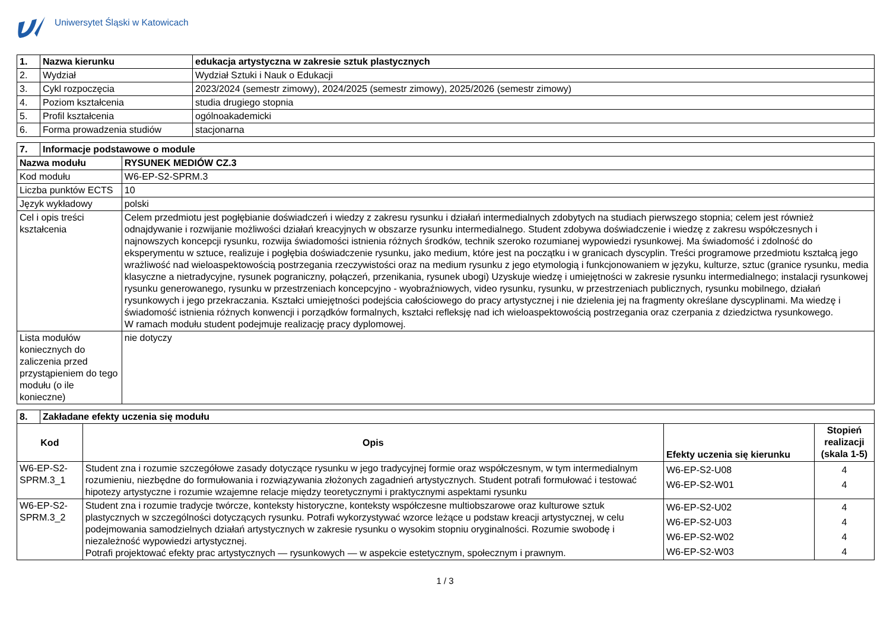Uniwersytet Śląski w Katowicach
| 1. | Nazwa kierunku | edukacja artystyczna w zakresie sztuk plastycznych |
| --- | --- | --- |
| 2. | Wydział | Wydział Sztuki i Nauk o Edukacji |
| 3. | Cykl rozpoczęcia | 2023/2024 (semestr zimowy), 2024/2025 (semestr zimowy), 2025/2026 (semestr zimowy) |
| 4. | Poziom kształcenia | studia drugiego stopnia |
| 5. | Profil kształcenia | ogólnoakademicki |
| 6. | Forma prowadzenia studiów | stacjonarna |
| 7. | Informacje podstawowe o module | |
| --- | --- | --- |
| Nazwa modułu | | RYSUNEK MEDIÓW CZ.3 |
| Kod modułu | | W6-EP-S2-SPRM.3 |
| Liczba punktów ECTS | | 10 |
| Język wykładowy | | polski |
| Cel i opis treści kształcenia | | Celem przedmiotu jest pogłębianie doświadczeń i wiedzy z zakresu rysunku i działań intermedialnych zdobytych na studiach pierwszego stopnia; celem jest również odnajdywanie i rozwijanie możliwości działań kreacyjnych w obszarze rysunku intermedialnego. Student zdobywa doświadczenie i wiedzę z zakresu współczesnych i najnowszych koncepcji rysunku, rozwija świadomości istnienia różnych środków, technik szeroko rozumianej wypowiedzi rysunkowej. Ma świadomość i zdolność do eksperymentu w sztuce, realizuje i pogłębia doświadczenie rysunku, jako medium, które jest na początku i w granicach dyscyplin. Treści programowe przedmiotu kształcą jego wrażliwość nad wieloaspektowością postrzegania rzeczywistości oraz na medium rysunku z jego etymologią i funkcjonowaniem w języku, kulturze, sztuc (granice rysunku, media klasyczne a nietradycyjne, rysunek pograniczny, połączeń, przenikania, rysunek ubogi) Uzyskuje wiedzę i umiejętności w zakresie rysunku intermedialnego; instalacji rysunkowej rysunku generowanego, rysunku w przestrzeniach koncepcyjno - wyobraźniowych, video rysunku, rysunku, w przestrzeniach publicznych, rysunku mobilnego, działań rysunkowych i jego przekraczania. Kształci umiejętności podejścia całościowego do pracy artystycznej i nie dzielenia jej na fragmenty określane dyscyplinami. Ma wiedzę i świadomość istnienia różnych konwencji i porządków formalnych, kształci refleksję nad ich wieloaspektowością postrzegania oraz czerpania z dziedzictwa rysunkowego. W ramach modułu student podejmuje realizację pracy dyplomowej. |
| Lista modułów koniecznych do zaliczenia przed przystąpieniem do tego modułu (o ile konieczne) | | nie dotyczy |
| 8. | Zakładane efekty uczenia się modułu | | | |
| --- | --- | --- | --- | --- |
| Kod | | Opis | Efekty uczenia się kierunku | Stopień realizacji (skala 1-5) |
| W6-EP-S2-SPRM.3_1 | | Student zna i rozumie szczegółowe zasady dotyczące rysunku w jego tradycyjnej formie oraz współczesnym, w tym intermedialnym rozumieniu, niezbędne do formułowania i rozwiązywania złożonych zagadnień artystycznych. Student potrafi formułować i testować hipotezy artystyczne i rozumie wzajemne relacje między teoretycznymi i praktycznymi aspektami rysunku | W6-EP-S2-U08 W6-EP-S2-W01 | 4 4 |
| W6-EP-S2-SPRM.3_2 | | Student zna i rozumie tradycje twórcze, konteksty historyczne, konteksty współczesne multiobszarowe oraz kulturowe sztuk plastycznych w szczególności dotyczących rysunku. Potrafi wykorzystywać wzorce leżące u podstaw kreacji artystycznej, w celu podejmowania samodzielnych działań artystycznych w zakresie rysunku o wysokim stopniu oryginalności. Rozumie swobodę i niezależność wypowiedzi artystycznej. Potrafi projektować efekty prac artystycznych — rysunkowych — w aspekcie estetycznym, społecznym i prawnym. | W6-EP-S2-U02 W6-EP-S2-U03 W6-EP-S2-W02 W6-EP-S2-W03 | 4 4 4 4 |
1 / 3